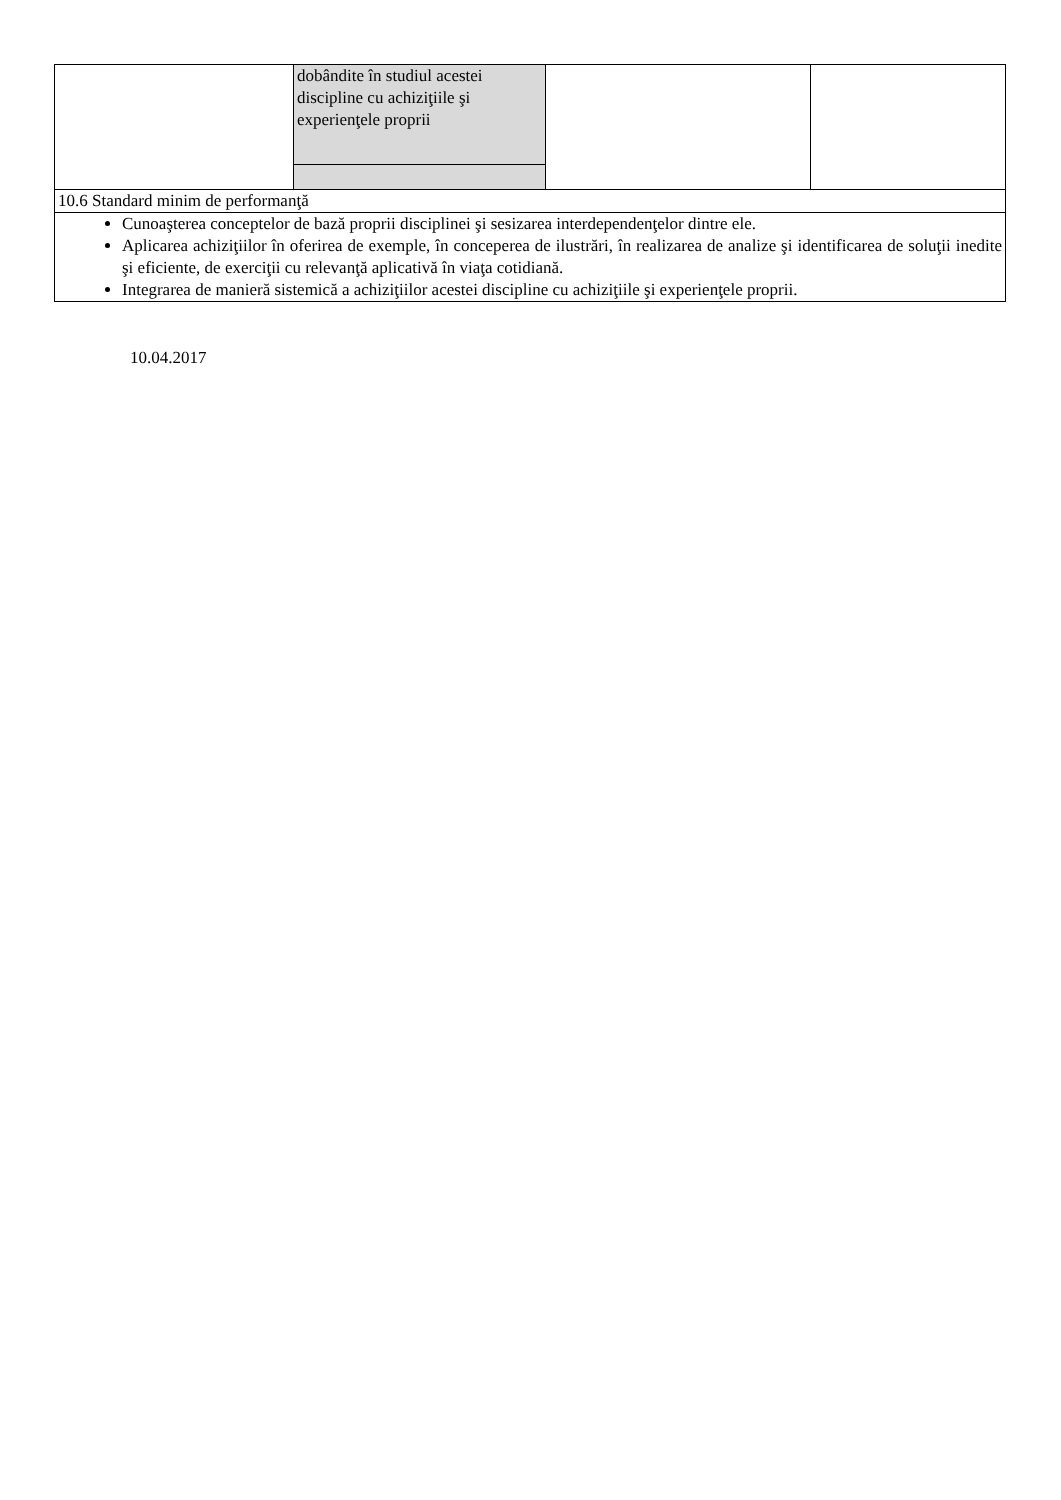| | dobândite în studiul acestei discipline cu achiziţiile şi experienţele proprii | | |
| 10.6 Standard minim de performanţă | | | |
| Cunoaşterea conceptelor de bază proprii disciplinei şi sesizarea interdependenţelor dintre ele. Aplicarea achiziţiilor în oferirea de exemple, în conceperea de ilustrări, în realizarea de analize şi identificarea de soluţii inedite şi eficiente, de exerciţii cu relevanţă aplicativă în viaţa cotidiană. Integrarea de manieră sistemică a achiziţiilor acestei discipline cu achiziţiile şi experienţele proprii. | | | |
10.04.2017